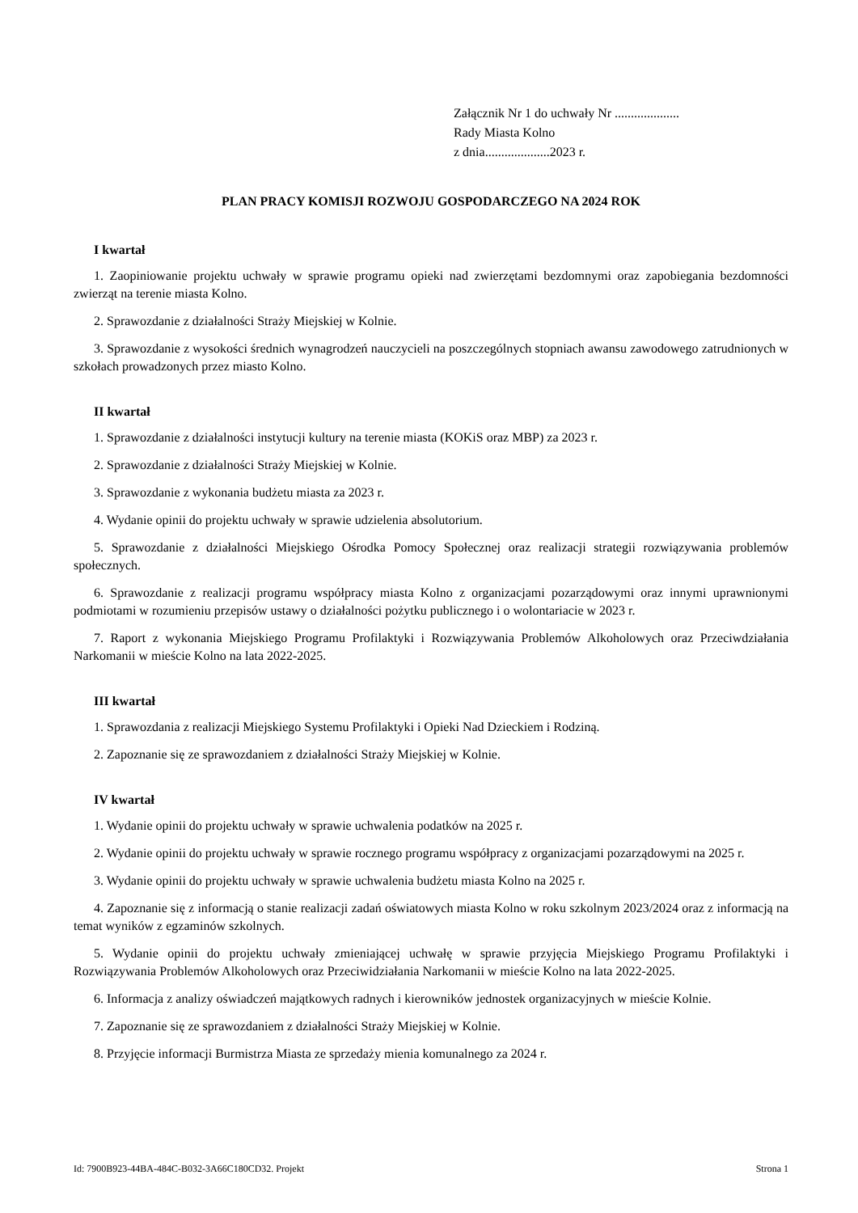Załącznik Nr 1 do uchwały Nr ....................
Rady Miasta Kolno
z dnia....................2023 r.
PLAN PRACY KOMISJI ROZWOJU GOSPODARCZEGO NA 2024 ROK
I kwartał
1. Zaopiniowanie projektu uchwały w sprawie programu opieki nad zwierzętami bezdomnymi oraz zapobiegania bezdomności zwierząt na terenie miasta Kolno.
2. Sprawozdanie z działalności Straży Miejskiej w Kolnie.
3. Sprawozdanie z wysokości średnich wynagrodzeń nauczycieli na poszczególnych stopniach awansu zawodowego zatrudnionych w szkołach prowadzonych przez miasto Kolno.
II kwartał
1. Sprawozdanie z działalności instytucji kultury na terenie miasta (KOKiS oraz MBP) za 2023 r.
2. Sprawozdanie z działalności Straży Miejskiej w Kolnie.
3. Sprawozdanie z wykonania budżetu miasta za 2023 r.
4. Wydanie opinii do projektu uchwały w sprawie udzielenia absolutorium.
5. Sprawozdanie z działalności Miejskiego Ośrodka Pomocy Społecznej oraz realizacji strategii rozwiązywania problemów społecznych.
6. Sprawozdanie z realizacji programu współpracy miasta Kolno z organizacjami pozarządowymi oraz innymi uprawnionymi podmiotami w rozumieniu przepisów ustawy o działalności pożytku publicznego i o wolontariacie w 2023 r.
7. Raport z wykonania Miejskiego Programu Profilaktyki i Rozwiązywania Problemów Alkoholowych oraz Przeciwdziałania Narkomanii w mieście Kolno na lata 2022-2025.
III kwartał
1. Sprawozdania z realizacji Miejskiego Systemu Profilaktyki i Opieki Nad Dzieckiem i Rodziną.
2. Zapoznanie się ze sprawozdaniem z działalności Straży Miejskiej w Kolnie.
IV kwartał
1. Wydanie opinii do projektu uchwały w sprawie uchwalenia podatków na 2025 r.
2. Wydanie opinii do projektu uchwały w sprawie rocznego programu współpracy z organizacjami pozarządowymi na 2025 r.
3. Wydanie opinii do projektu uchwały w sprawie uchwalenia budżetu miasta Kolno na 2025 r.
4. Zapoznanie się z informacją o stanie realizacji zadań oświatowych miasta Kolno w roku szkolnym 2023/2024 oraz z informacją na temat wyników z egzaminów szkolnych.
5. Wydanie opinii do projektu uchwały zmieniającej uchwałę w sprawie przyjęcia Miejskiego Programu Profilaktyki i Rozwiązywania Problemów Alkoholowych oraz Przeciwidziałania Narkomanii w mieście Kolno na lata 2022-2025.
6. Informacja z analizy oświadczeń majątkowych radnych i kierowników jednostek organizacyjnych w mieście Kolnie.
7. Zapoznanie się ze sprawozdaniem z działalności Straży Miejskiej w Kolnie.
8. Przyjęcie informacji Burmistrza Miasta ze sprzedaży mienia komunalnego za 2024 r.
Id: 7900B923-44BA-484C-B032-3A66C180CD32. Projekt Strona 1